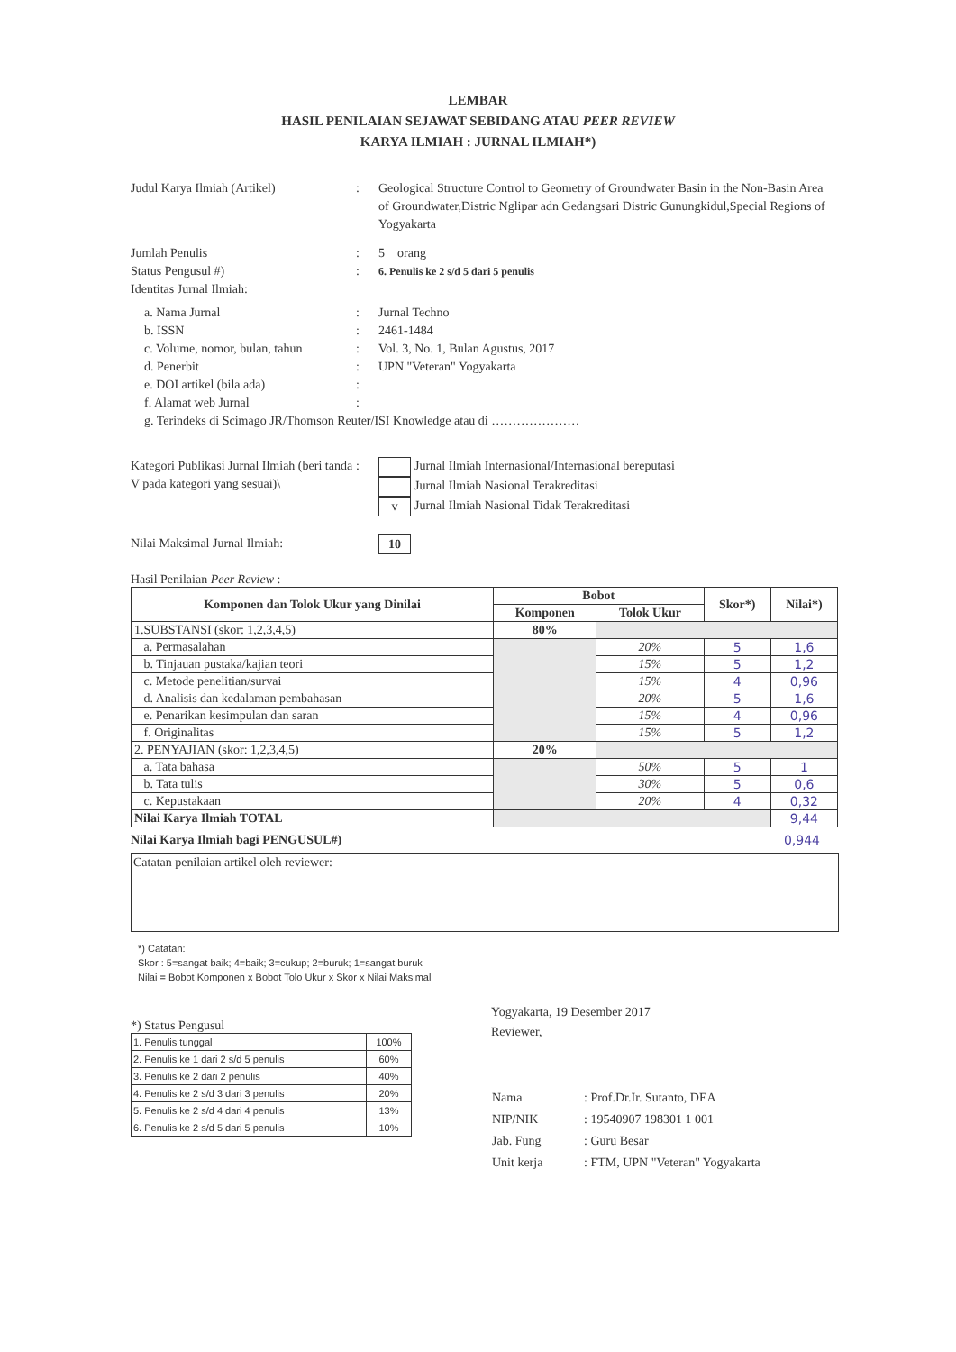LEMBAR
HASIL PENILAIAN SEJAWAT SEBIDANG ATAU PEER REVIEW
KARYA ILMIAH : JURNAL ILMIAH*)
Judul Karya Ilmiah (Artikel) : Geological Structure Control to Geometry of Groundwater Basin in the Non-Basin Area of Groundwater,Distric Nglipar adn Gedangsari Distric Gunungkidul,Special Regions of Yogyakarta
Jumlah Penulis : 5 orang
Status Pengusul #) :
6. Penulis ke 2 s/d 5 dari 5 penulis
Identitas Jurnal Ilmiah:
a. Nama Jurnal : Jurnal Techno
b. ISSN : 2461-1484
c. Volume, nomor, bulan, tahun
: Vol. 3, No. 1, Bulan Agustus, 2017
d. Penerbit : UPN "Veteran" Yogyakarta
e. DOI artikel (bila ada) :
f. Alamat web Jurnal :
g. Terindeks di Scimago JR/Thomson Reuter/ISI Knowledge atau di …………………
Kategori Publikasi Jurnal Ilmiah (beri tanda V pada kategori yang sesuai)\
: Jurnal Ilmiah Internasional/Internasional bereputasi
Jurnal Ilmiah Nasional Terakreditasi
v Jurnal Ilmiah Nasional Tidak Terakreditasi
Nilai Maksimal Jurnal Ilmiah:
10
Hasil Penilaian Peer Review :
| Komponen dan Tolok Ukur yang Dinilai | Bobot | | Skor*) | Nilai*) |
| --- | --- | --- | --- | --- |
| | Komponen | Tolok Ukur | | |
| 1.SUBSTANSI (skor: 1,2,3,4,5) | 80% | | | |
| a. Permasalahan | | 20% | 5 | 1,6 |
| b. Tinjauan pustaka/kajian teori | | 15% | 5 | 1,2 |
| c. Metode penelitian/survai | | 15% | 4 | 0,96 |
| d. Analisis dan kedalaman pembahasan | | 20% | 5 | 1,6 |
| e. Penarikan kesimpulan dan saran | | 15% | 4 | 0,96 |
| f. Originalitas | | 15% | 5 | 1,2 |
| 2. PENYAJIAN (skor: 1,2,3,4,5) | 20% | | | |
| a. Tata bahasa | | 50% | 5 | 1 |
| b. Tata tulis | | 30% | 5 | 0,6 |
| c. Kepustakaan | | 20% | 4 | 0,32 |
| Nilai Karya Ilmiah TOTAL | | | | 9,44 |
Nilai Karya Ilmiah bagi PENGUSUL#) 0,944
Catatan penilaian artikel oleh reviewer:
*) Catatan:
Skor : 5=sangat baik; 4=baik; 3=cukup; 2=buruk; 1=sangat buruk
Nilai = Bobot Komponen x Bobot Tolo Ukur x Skor x Nilai Maksimal
*) Status Pengusul
| 1. Penulis tunggal | 100% |
| 2. Penulis ke 1 dari 2 s/d 5 penulis | 60% |
| 3. Penulis ke 2 dari 2 penulis | 40% |
| 4. Penulis ke 2 s/d 3 dari 3 penulis | 20% |
| 5. Penulis ke 2 s/d 4 dari 4 penulis | 13% |
| 6. Penulis ke 2 s/d 5 dari 5 penulis | 10% |
Yogyakarta, 19 Desember 2017
Reviewer,
| Nama | : Prof.Dr.Ir. Sutanto, DEA |
| NIP/NIK | : 19540907 198301 1 001 |
| Jab. Fung | : Guru Besar |
| Unit kerja | : FTM, UPN "Veteran" Yogyakarta |